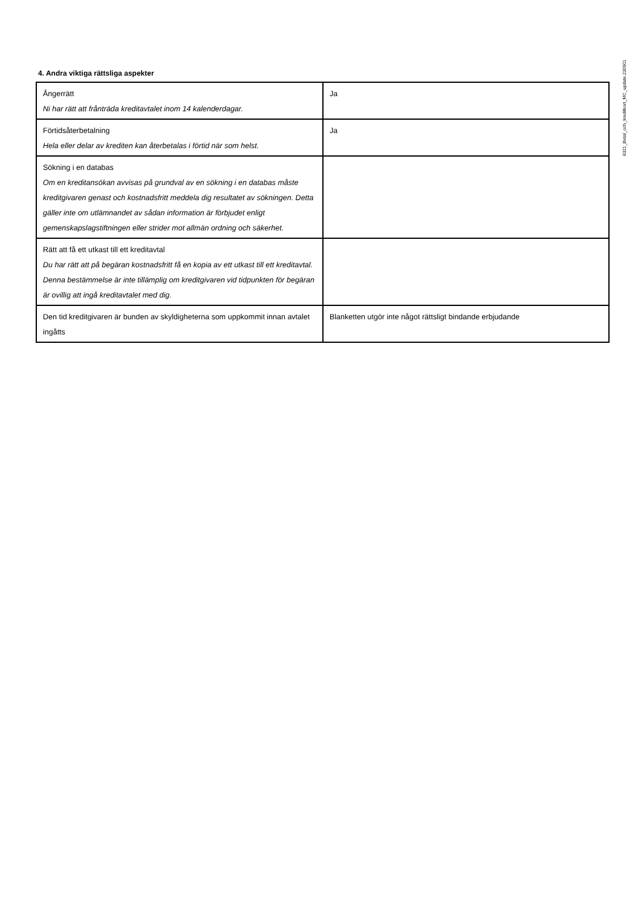8321_Betal_och_kreditkort_MC_update.230901
4. Andra viktiga rättsliga aspekter
| Ångerrätt Ni har rätt att frånträda kreditavtalet inom 14 kalenderdagar. | Ja |
| Förtidsåterbetalning Hela eller delar av krediten kan återbetalas i förtid när som helst. | Ja |
| Sökning i en databas Om en kreditansökan avvisas på grundval av en sökning i en databas måste kreditgivaren genast och kostnadsfritt meddela dig resultatet av sökningen. Detta gäller inte om utlämnandet av sådan information är förbjudet enligt gemenskapslagstiftningen eller strider mot allmän ordning och säkerhet. | |
| Rätt att få ett utkast till ett kreditavtal Du har rätt att på begäran kostnadsfritt få en kopia av ett utkast till ett kreditavtal. Denna bestämmelse är inte tillämplig om kreditgivaren vid tidpunkten för begäran är ovillig att ingå kreditavtalet med dig. | |
| Den tid kreditgivaren är bunden av skyldigheterna som uppkommit innan avtalet ingåtts | Blanketten utgör inte något rättsligt bindande erbjudande |